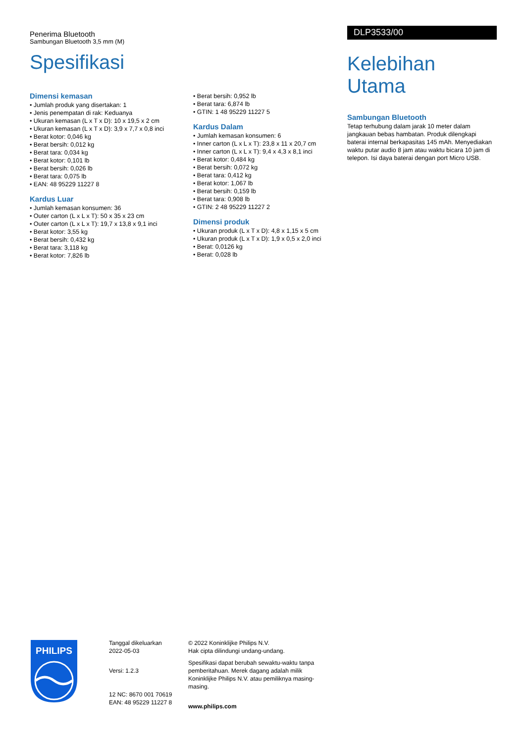Penerima Bluetooth
Sambungan Bluetooth 3,5 mm (M)
Spesifikasi
DLP3533/00
Kelebihan Utama
Sambungan Bluetooth
Tetap terhubung dalam jarak 10 meter dalam jangkauan bebas hambatan. Produk dilengkapi baterai internal berkapasitas 145 mAh. Menyediakan waktu putar audio 8 jam atau waktu bicara 10 jam di telepon. Isi daya baterai dengan port Micro USB.
Dimensi kemasan
• Jumlah produk yang disertakan: 1
• Jenis penempatan di rak: Keduanya
• Ukuran kemasan (L x T x D): 10 x 19,5 x 2 cm
• Ukuran kemasan (L x T x D): 3,9 x 7,7 x 0,8 inci
• Berat kotor: 0,046 kg
• Berat bersih: 0,012 kg
• Berat tara: 0,034 kg
• Berat kotor: 0,101 lb
• Berat bersih: 0,026 lb
• Berat tara: 0,075 lb
• EAN: 48 95229 11227 8
Kardus Luar
• Jumlah kemasan konsumen: 36
• Outer carton (L x L x T): 50 x 35 x 23 cm
• Outer carton (L x L x T): 19,7 x 13,8 x 9,1 inci
• Berat kotor: 3,55 kg
• Berat bersih: 0,432 kg
• Berat tara: 3,118 kg
• Berat kotor: 7,826 lb
• Berat bersih: 0,952 lb
• Berat tara: 6,874 lb
• GTIN: 1 48 95229 11227 5
Kardus Dalam
• Jumlah kemasan konsumen: 6
• Inner carton (L x L x T): 23,8 x 11 x 20,7 cm
• Inner carton (L x L x T): 9,4 x 4,3 x 8,1 inci
• Berat kotor: 0,484 kg
• Berat bersih: 0,072 kg
• Berat tara: 0,412 kg
• Berat kotor: 1,067 lb
• Berat bersih: 0,159 lb
• Berat tara: 0,908 lb
• GTIN: 2 48 95229 11227 2
Dimensi produk
• Ukuran produk (L x T x D): 4,8 x 1,15 x 5 cm
• Ukuran produk (L x T x D): 1,9 x 0,5 x 2,0 inci
• Berat: 0,0126 kg
• Berat: 0,028 lb
PHILIPS
Tanggal dikeluarkan
2022-05-03
Versi: 1.2.3
12 NC: 8670 001 70619
EAN: 48 95229 11227 8
© 2022 Koninklijke Philips N.V.
Hak cipta dilindungi undang-undang.
Spesifikasi dapat berubah sewaktu-waktu tanpa pemberitahuan. Merek dagang adalah milik Koninklijke Philips N.V. atau pemiliknya masing-masing.
www.philips.com